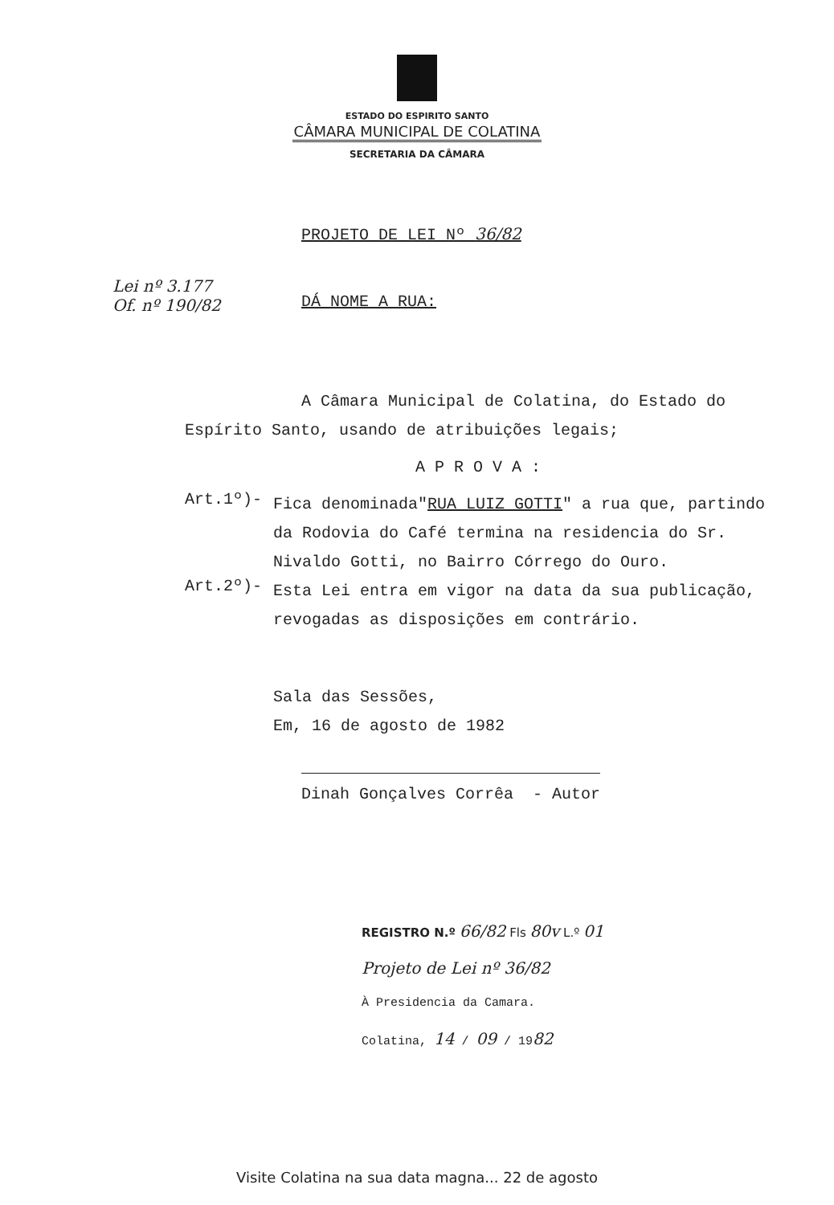ESTADO DO ESPIRITO SANTO
CÂMARA MUNICIPAL DE COLATINA
SECRETARIA DA CÂMARA
PROJETO DE LEI Nº 36/82
Lei nº 3.177
Of. nº 190/82
DÁ NOME A RUA:
A Câmara Municipal de Colatina, do Estado do Espírito Santo, usando de atribuições legais;
A P R O V A :
Art.1º)-
Fica denominada"RUA LUIZ GOTTI" a rua que, partindo da Rodovia do Café termina na residencia do Sr. Nivaldo Gotti, no Bairro Córrego do Ouro.
Art.2º)-
Esta Lei entra em vigor na data da sua publicação, revogadas as disposições em contrário.
Sala das Sessões,
Em, 16 de agosto de 1982
Dinah Gonçalves Corrêa - Autor
REGISTRO N.º 66/82 Fls 80v L.º 01
Projeto de Lei nº 36/82
À Presidencia da Camara.
Colatina, 14 / 09 / 1982
Visite Colatina na sua data magna... 22 de agosto